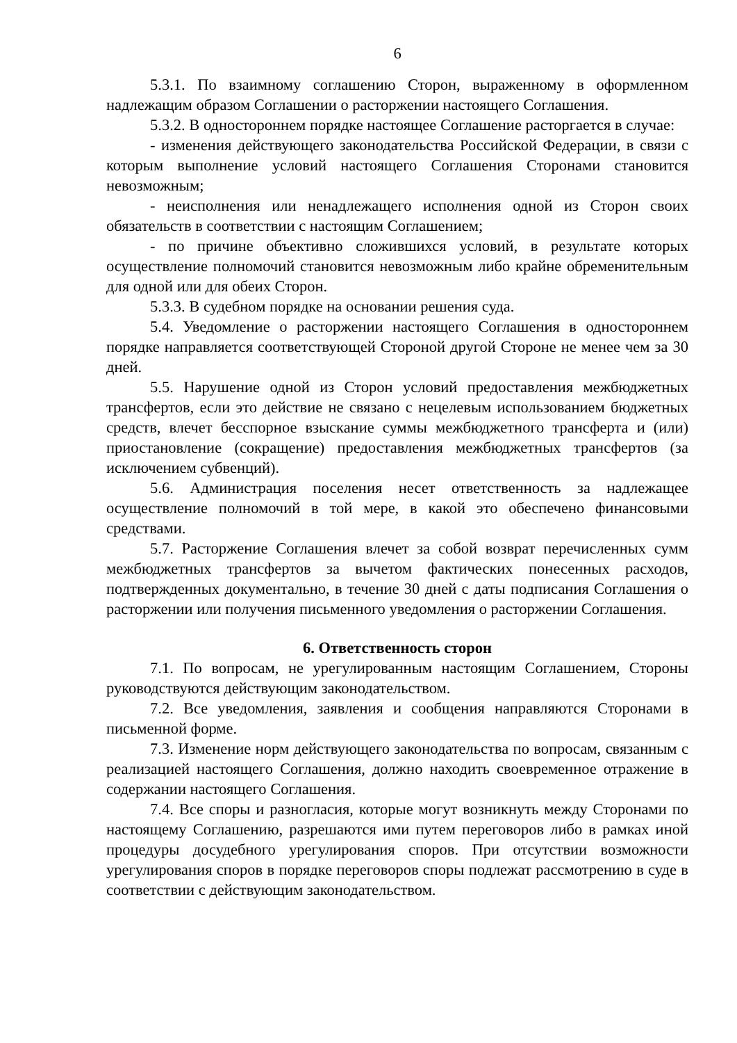6
5.3.1. По взаимному соглашению Сторон, выраженному в оформленном надлежащим образом Соглашении о расторжении настоящего Соглашения.
5.3.2. В одностороннем порядке настоящее Соглашение расторгается в случае:
- изменения действующего законодательства Российской Федерации, в связи с которым выполнение условий настоящего Соглашения Сторонами становится невозможным;
- неисполнения или ненадлежащего исполнения одной из Сторон своих обязательств в соответствии с настоящим Соглашением;
- по причине объективно сложившихся условий, в результате которых осуществление полномочий становится невозможным либо крайне обременительным для одной или для обеих Сторон.
5.3.3. В судебном порядке на основании решения суда.
5.4. Уведомление о расторжении настоящего Соглашения в одностороннем порядке направляется соответствующей Стороной другой Стороне не менее чем за 30 дней.
5.5. Нарушение одной из Сторон условий предоставления межбюджетных трансфертов, если это действие не связано с нецелевым использованием бюджетных средств, влечет бесспорное взыскание суммы межбюджетного трансферта и (или) приостановление (сокращение) предоставления межбюджетных трансфертов (за исключением субвенций).
5.6. Администрация поселения несет ответственность за надлежащее осуществление полномочий в той мере, в какой это обеспечено финансовыми средствами.
5.7. Расторжение Соглашения влечет за собой возврат перечисленных сумм межбюджетных трансфертов за вычетом фактических понесенных расходов, подтвержденных документально, в течение 30 дней с даты подписания Соглашения о расторжении или получения письменного уведомления о расторжении Соглашения.
6. Ответственность сторон
7.1. По вопросам, не урегулированным настоящим Соглашением, Стороны руководствуются действующим законодательством.
7.2. Все уведомления, заявления и сообщения направляются Сторонами в письменной форме.
7.3. Изменение норм действующего законодательства по вопросам, связанным с реализацией настоящего Соглашения, должно находить своевременное отражение в содержании настоящего Соглашения.
7.4. Все споры и разногласия, которые могут возникнуть между Сторонами по настоящему Соглашению, разрешаются ими путем переговоров либо в рамках иной процедуры досудебного урегулирования споров. При отсутствии возможности урегулирования споров в порядке переговоров споры подлежат рассмотрению в суде в соответствии с действующим законодательством.